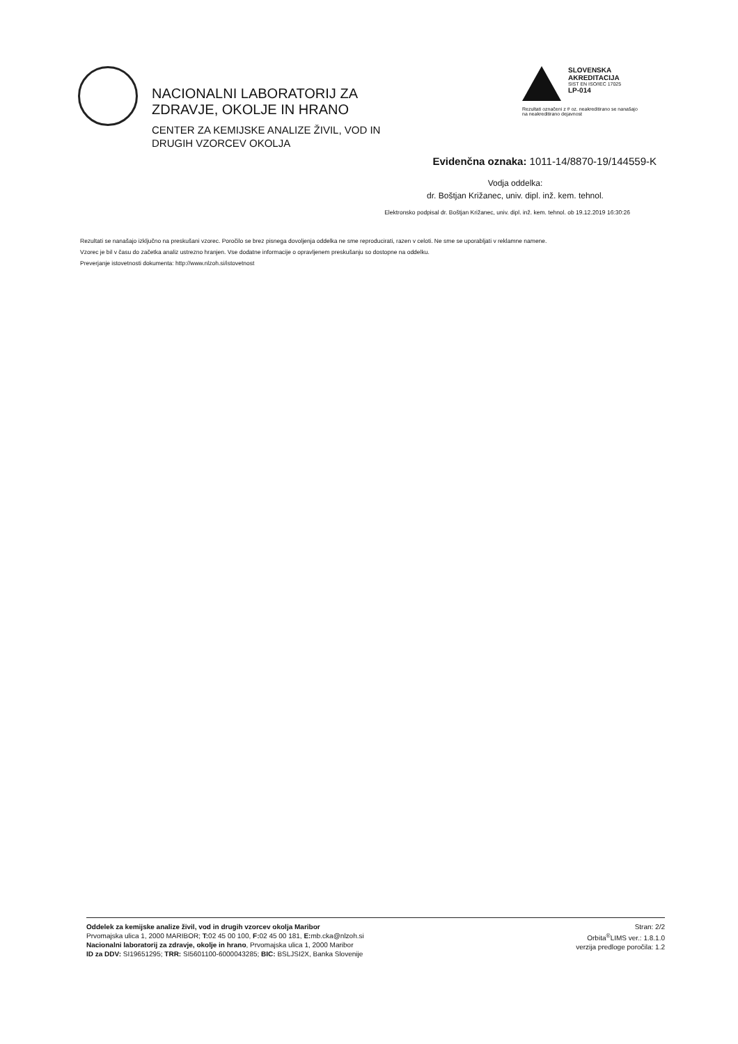NACIONALNI LABORATORIJ ZA
ZDRAVJE, OKOLJE IN HRANO
CENTER ZA KEMIJSKE ANALIZE ŽIVIL, VOD IN
DRUGIH VZORCEV OKOLJA
SLOVENSKA
AKREDITACIJA
SIST EN ISO/IEC 17025
LP-014
Rezultati označeni z # oz. neakreditirano se nanašajo na neakreditirano dejavnost
Evidenčna oznaka: 1011-14/8870-19/144559-K
Vodja oddelka:
dr. Boštjan Križanec, univ. dipl. inž. kem. tehnol.
Elektronsko podpisal dr. Boštjan Križanec, univ. dipl. inž. kem. tehnol. ob 19.12.2019 16:30:26
Rezultati se nanašajo izključno na preskušani vzorec. Poročilo se brez pisnega dovoljenja oddelka ne sme reproducirati, razen v celoti. Ne sme se uporabljati v reklamne namene.
Vzorec je bil v času do začetka analiz ustrezno hranjen. Vse dodatne informacije o opravljenem preskušanju so dostopne na oddelku.
Preverjanje istovetnosti dokumenta: http://www.nlzoh.si/istovetnost
Oddelek za kemijske analize živil, vod in drugih vzorcev okolja Maribor
Prvomajska ulica 1, 2000 MARIBOR; T: 02 45 00 100, F: 02 45 00 181, E: mb.cka@nlzoh.si
Nacionalni laboratorij za zdravje, okolje in hrano, Prvomajska ulica 1, 2000 Maribor
ID za DDV: SI19651295; TRR: SI5601100-6000043285; BIC: BSLJSI2X, Banka Slovenije
Stran: 2/2
Orbita<sup>®</sup>LIMS ver.: 1.8.1.0
verzija predloge poročila: 1.2